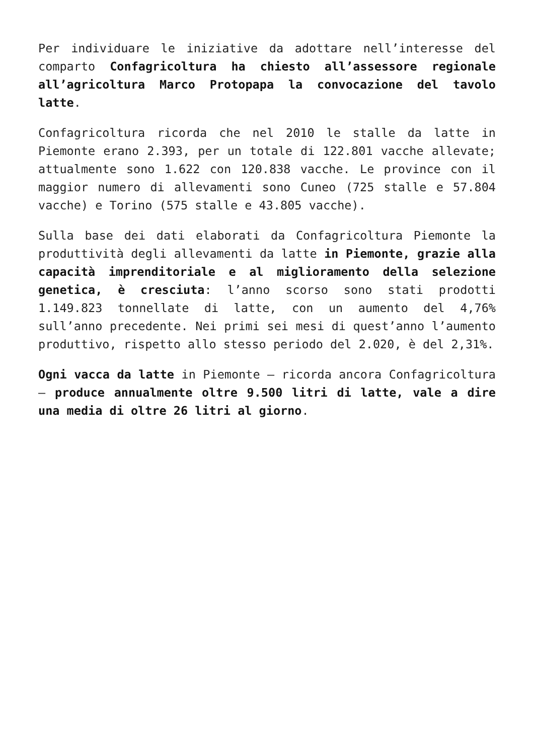Per individuare le iniziative da adottare nell’interesse del comparto Confagricoltura ha chiesto all’assessore regionale all’agricoltura Marco Protopapa la convocazione del tavolo latte.
Confagricoltura ricorda che nel 2010 le stalle da latte in Piemonte erano 2.393, per un totale di 122.801 vacche allevate; attualmente sono 1.622 con 120.838 vacche. Le province con il maggior numero di allevamenti sono Cuneo (725 stalle e 57.804 vacche) e Torino (575 stalle e 43.805 vacche).
Sulla base dei dati elaborati da Confagricoltura Piemonte la produttività degli allevamenti da latte in Piemonte, grazie alla capacità imprenditoriale e al miglioramento della selezione genetica, è cresciuta: l’anno scorso sono stati prodotti 1.149.823 tonnellate di latte, con un aumento del 4,76% sull’anno precedente. Nei primi sei mesi di quest’anno l’aumento produttivo, rispetto allo stesso periodo del 2.020, è del 2,31%.
Ogni vacca da latte in Piemonte – ricorda ancora Confagricoltura – produce annualmente oltre 9.500 litri di latte, vale a dire una media di oltre 26 litri al giorno.